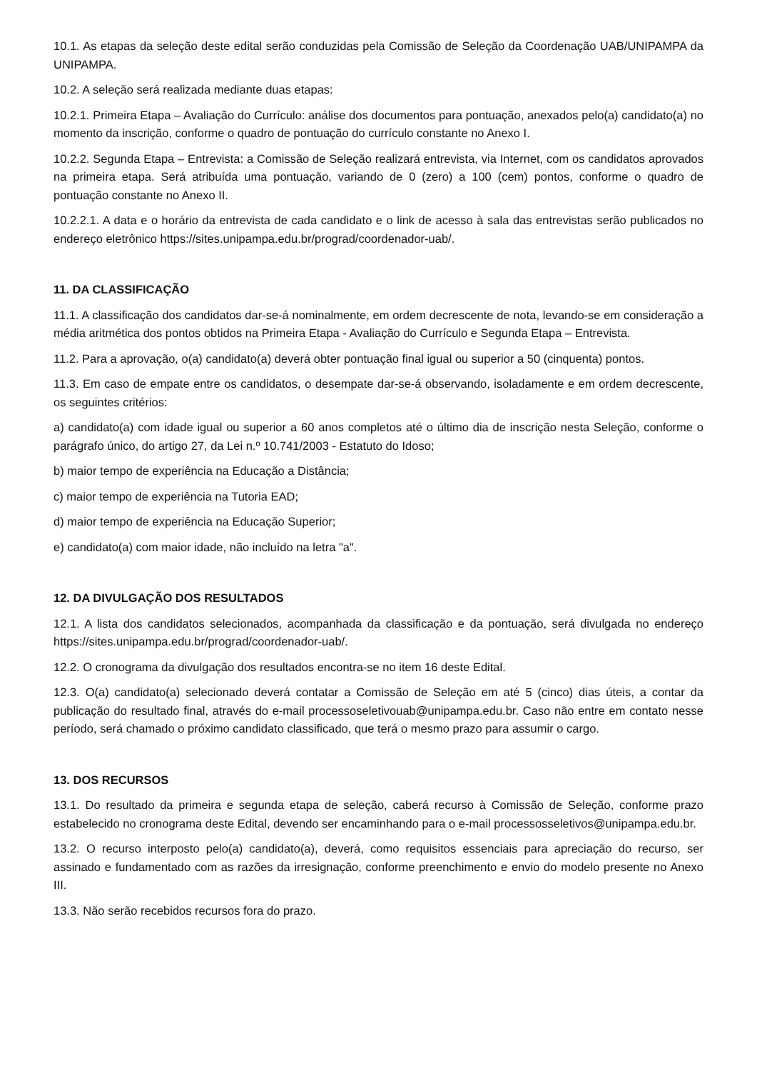10.1. As etapas da seleção deste edital serão conduzidas pela Comissão de Seleção da Coordenação UAB/UNIPAMPA da UNIPAMPA.
10.2. A seleção será realizada mediante duas etapas:
10.2.1. Primeira Etapa – Avaliação do Currículo: análise dos documentos para pontuação, anexados pelo(a) candidato(a) no momento da inscrição, conforme o quadro de pontuação do currículo constante no Anexo I.
10.2.2. Segunda Etapa – Entrevista: a Comissão de Seleção realizará entrevista, via Internet, com os candidatos aprovados na primeira etapa. Será atribuída uma pontuação, variando de 0 (zero) a 100 (cem) pontos, conforme o quadro de pontuação constante no Anexo II.
10.2.2.1. A data e o horário da entrevista de cada candidato e o link de acesso à sala das entrevistas serão publicados no endereço eletrônico https://sites.unipampa.edu.br/prograd/coordenador-uab/.
11. DA CLASSIFICAÇÃO
11.1. A classificação dos candidatos dar-se-á nominalmente, em ordem decrescente de nota, levando-se em consideração a média aritmética dos pontos obtidos na Primeira Etapa - Avaliação do Currículo e Segunda Etapa – Entrevista.
11.2. Para a aprovação, o(a) candidato(a) deverá obter pontuação final igual ou superior a 50 (cinquenta) pontos.
11.3. Em caso de empate entre os candidatos, o desempate dar-se-á observando, isoladamente e em ordem decrescente, os seguintes critérios:
a) candidato(a) com idade igual ou superior a 60 anos completos até o último dia de inscrição nesta Seleção, conforme o parágrafo único, do artigo 27, da Lei n.º 10.741/2003 - Estatuto do Idoso;
b) maior tempo de experiência na Educação a Distância;
c) maior tempo de experiência na Tutoria EAD;
d) maior tempo de experiência na Educação Superior;
e) candidato(a) com maior idade, não incluído na letra "a".
12. DA DIVULGAÇÃO DOS RESULTADOS
12.1. A lista dos candidatos selecionados, acompanhada da classificação e da pontuação, será divulgada no endereço https://sites.unipampa.edu.br/prograd/coordenador-uab/.
12.2. O cronograma da divulgação dos resultados encontra-se no item 16 deste Edital.
12.3. O(a) candidato(a) selecionado deverá contatar a Comissão de Seleção em até 5 (cinco) dias úteis, a contar da publicação do resultado final, através do e-mail processoseletivouab@unipampa.edu.br. Caso não entre em contato nesse período, será chamado o próximo candidato classificado, que terá o mesmo prazo para assumir o cargo.
13. DOS RECURSOS
13.1. Do resultado da primeira e segunda etapa de seleção, caberá recurso à Comissão de Seleção, conforme prazo estabelecido no cronograma deste Edital, devendo ser encaminhando para o e-mail processosseletivos@unipampa.edu.br.
13.2. O recurso interposto pelo(a) candidato(a), deverá, como requisitos essenciais para apreciação do recurso, ser assinado e fundamentado com as razões da irresignação, conforme preenchimento e envio do modelo presente no Anexo III.
13.3. Não serão recebidos recursos fora do prazo.